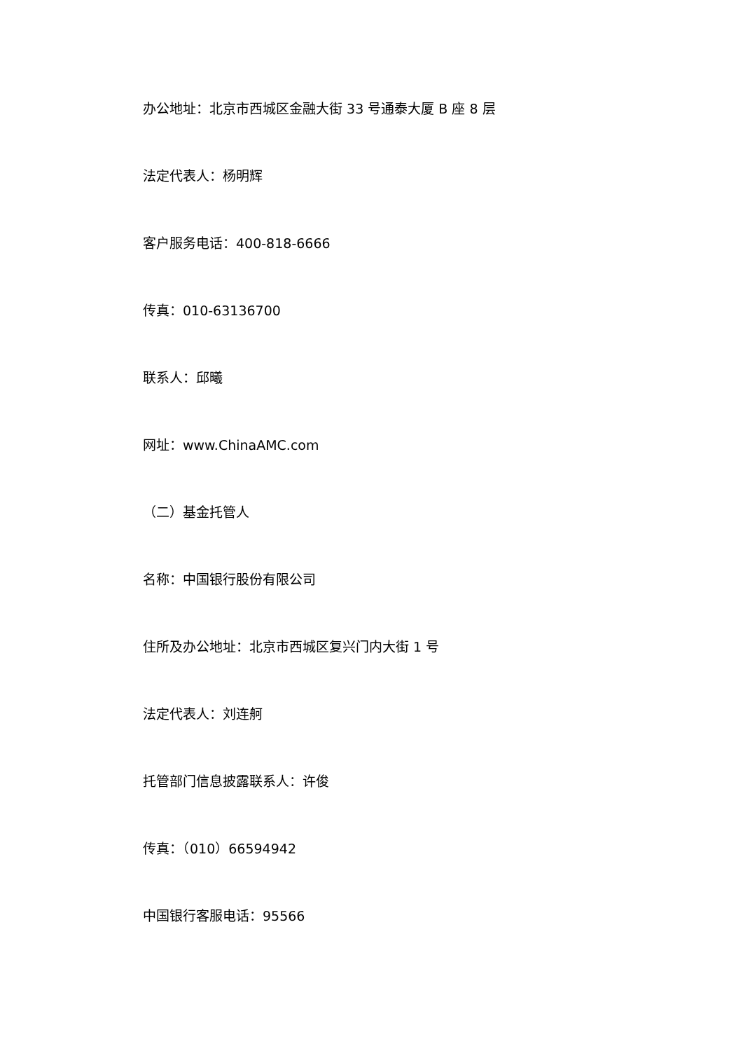办公地址：北京市西城区金融大街 33 号通泰大厦 B 座 8 层
法定代表人：杨明辉
客户服务电话：400-818-6666
传真：010-63136700
联系人：邱曦
网址：www.ChinaAMC.com
（二）基金托管人
名称：中国银行股份有限公司
住所及办公地址：北京市西城区复兴门内大街 1 号
法定代表人：刘连舸
托管部门信息披露联系人：许俊
传真：（010）66594942
中国银行客服电话：95566